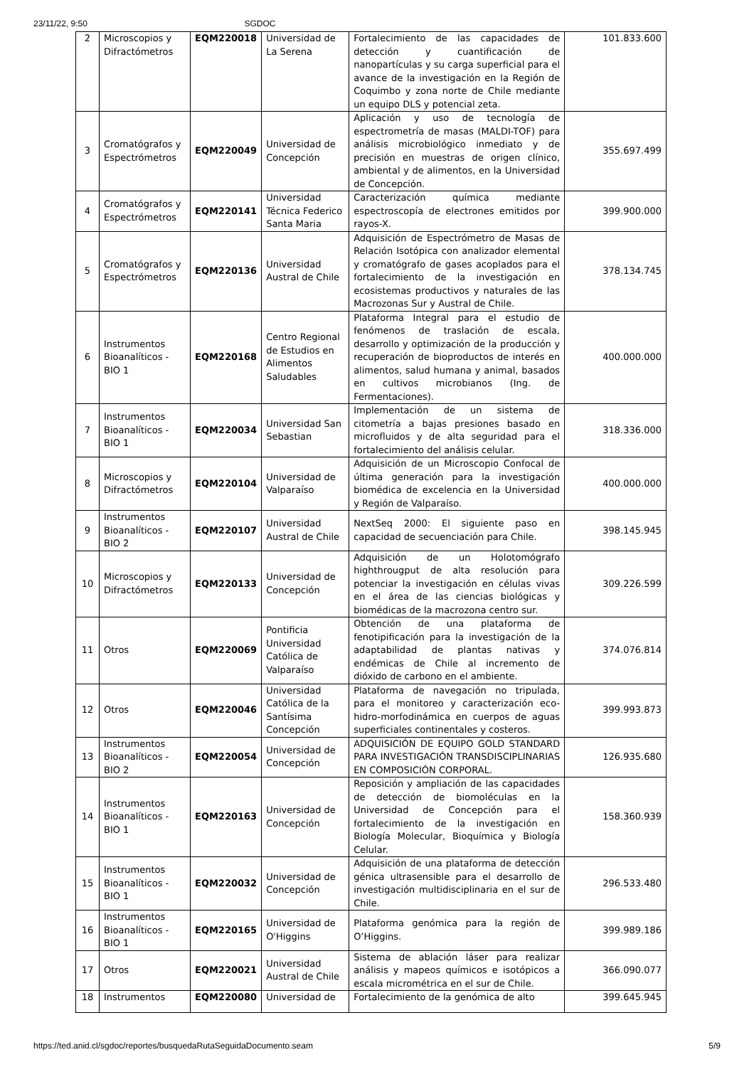23/11/22, 9:50 SGDOC
| 2 | Microscopios y Difractómetros | EQM220018 | Universidad de La Serena | Fortalecimiento de las capacidades de detección y cuantificación de nanopartículas y su carga superficial para el avance de la investigación en la Región de Coquimbo y zona norte de Chile mediante un equipo DLS y potencial zeta. | 101.833.600 |
| 3 | Cromatógrafos y Espectrómetros | EQM220049 | Universidad de Concepción | Aplicación y uso de tecnología de espectrometría de masas (MALDI-TOF) para análisis microbiológico inmediato y de precisión en muestras de origen clínico, ambiental y de alimentos, en la Universidad de Concepción. | 355.697.499 |
| 4 | Cromatógrafos y Espectrómetros | EQM220141 | Universidad Técnica Federico Santa Maria | Caracterización química mediante espectroscopía de electrones emitidos por rayos-X. | 399.900.000 |
| 5 | Cromatógrafos y Espectrómetros | EQM220136 | Universidad Austral de Chile | Adquisición de Espectrómetro de Masas de Relación Isotópica con analizador elemental y cromatógrafo de gases acoplados para el fortalecimiento de la investigación en ecosistemas productivos y naturales de las Macrozonas Sur y Austral de Chile. | 378.134.745 |
| 6 | Instrumentos Bioanalíticos - BIO 1 | EQM220168 | Centro Regional de Estudios en Alimentos Saludables | Plataforma Integral para el estudio de fenómenos de traslación de escala, desarrollo y optimización de la producción y recuperación de bioproductos de interés en alimentos, salud humana y animal, basados en cultivos microbianos (Ing. de Fermentaciones). | 400.000.000 |
| 7 | Instrumentos Bioanalíticos - BIO 1 | EQM220034 | Universidad San Sebastian | Implementación de un sistema de citometría a bajas presiones basado en microfluidos y de alta seguridad para el fortalecimiento del análisis celular. | 318.336.000 |
| 8 | Microscopios y Difractómetros | EQM220104 | Universidad de Valparaíso | Adquisición de un Microscopio Confocal de última generación para la investigación biomédica de excelencia en la Universidad y Región de Valparaíso. | 400.000.000 |
| 9 | Instrumentos Bioanalíticos - BIO 2 | EQM220107 | Universidad Austral de Chile | NextSeq 2000: El siguiente paso en capacidad de secuenciación para Chile. | 398.145.945 |
| 10 | Microscopios y Difractómetros | EQM220133 | Universidad de Concepción | Adquisición de un Holotomógrafo highthrougput de alta resolución para potenciar la investigación en células vivas en el área de las ciencias biológicas y biomédicas de la macrozona centro sur. | 309.226.599 |
| 11 | Otros | EQM220069 | Pontificia Universidad Católica de Valparaíso | Obtención de una plataforma de fenotipificación para la investigación de la adaptabilidad de plantas nativas y endémicas de Chile al incremento de dióxido de carbono en el ambiente. | 374.076.814 |
| 12 | Otros | EQM220046 | Universidad Católica de la Santísima Concepción | Plataforma de navegación no tripulada, para el monitoreo y caracterización eco-hidro-morfodinámica en cuerpos de aguas superficiales continentales y costeros. | 399.993.873 |
| 13 | Instrumentos Bioanalíticos - BIO 2 | EQM220054 | Universidad de Concepción | ADQUISICIÓN DE EQUIPO GOLD STANDARD PARA INVESTIGACIÓN TRANSDISCIPLINARIAS EN COMPOSICIÓN CORPORAL. | 126.935.680 |
| 14 | Instrumentos Bioanalíticos - BIO 1 | EQM220163 | Universidad de Concepción | Reposición y ampliación de las capacidades de detección de biomoléculas en la Universidad de Concepción para el fortalecimiento de la investigación en Biología Molecular, Bioquímica y Biología Celular. | 158.360.939 |
| 15 | Instrumentos Bioanalíticos - BIO 1 | EQM220032 | Universidad de Concepción | Adquisición de una plataforma de detección génica ultrasensible para el desarrollo de investigación multidisciplinaria en el sur de Chile. | 296.533.480 |
| 16 | Instrumentos Bioanalíticos - BIO 1 | EQM220165 | Universidad de O'Higgins | Plataforma genómica para la región de O’Higgins. | 399.989.186 |
| 17 | Otros | EQM220021 | Universidad Austral de Chile | Sistema de ablación láser para realizar análisis y mapeos químicos e isotópicos a escala micrométrica en el sur de Chile. | 366.090.077 |
| 18 | Instrumentos | EQM220080 | Universidad de | Fortalecimiento de la genómica de alto | 399.645.945 |
https://ted.anid.cl/sgdoc/reportes/busquedaRutaSeguidaDocumento.seam 5/9